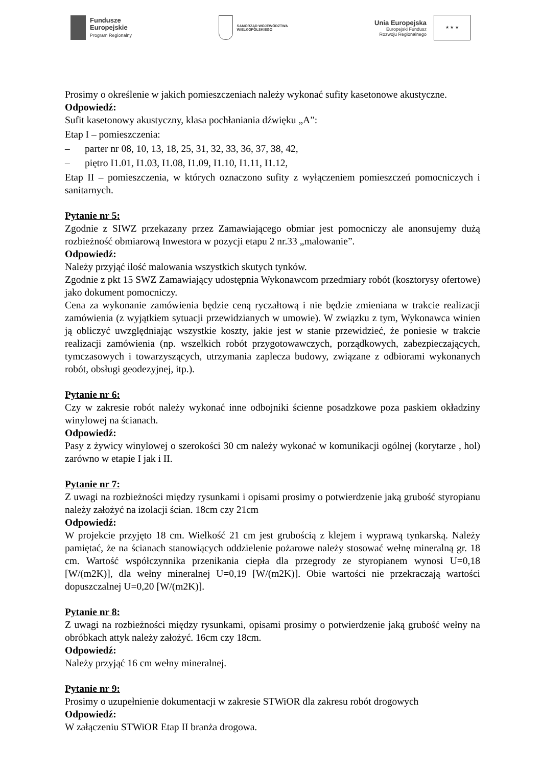Fundusze
Europejskie
Program Regionalny
SAMORZĄD WOJEWÓDZTWA
WIELKOPOLSKIEGO
Unia Europejska
Europejski Fundusz
Rozwoju Regionalnego
★ ★ ★
Prosimy o określenie w jakich pomieszczeniach należy wykonać sufity kasetonowe akustyczne.
Odpowiedź:
Sufit kasetonowy akustyczny, klasa pochłaniania dźwięku „A”:
Etap I – pomieszczenia:
– parter nr 08, 10, 13, 18, 25, 31, 32, 33, 36, 37, 38, 42,
– piętro I1.01, I1.03, I1.08, I1.09, I1.10, I1.11, I1.12,
Etap II – pomieszczenia, w których oznaczono sufity z wyłączeniem pomieszczeń pomocniczych i sanitarnych.
Pytanie nr 5:
Zgodnie z SIWZ przekazany przez Zamawiającego obmiar jest pomocniczy ale anonsujemy dużą rozbieżność obmiarową Inwestora w pozycji etapu 2 nr.33 „malowanie”.
Odpowiedź:
Należy przyjąć ilość malowania wszystkich skutych tynków.
Zgodnie z pkt 15 SWZ Zamawiający udostępnia Wykonawcom przedmiary robót (kosztorysy ofertowe) jako dokument pomocniczy.
Cena za wykonanie zamówienia będzie ceną ryczałtową i nie będzie zmieniana w trakcie realizacji zamówienia (z wyjątkiem sytuacji przewidzianych w umowie). W związku z tym, Wykonawca winien ją obliczyć uwzględniając wszystkie koszty, jakie jest w stanie przewidzieć, że poniesie w trakcie realizacji zamówienia (np. wszelkich robót przygotowawczych, porządkowych, zabezpieczających, tymczasowych i towarzyszących, utrzymania zaplecza budowy, związane z odbiorami wykonanych robót, obsługi geodezyjnej, itp.).
Pytanie nr 6:
Czy w zakresie robót należy wykonać inne odbojniki ścienne posadzkowe poza paskiem okładziny winylowej na ścianach.
Odpowiedź:
Pasy z żywicy winylowej o szerokości 30 cm należy wykonać w komunikacji ogólnej (korytarze , hol) zarówno w etapie I jak i II.
Pytanie nr 7:
Z uwagi na rozbieżności między rysunkami i opisami prosimy o potwierdzenie jaką grubość styropianu należy założyć na izolacji ścian. 18cm czy 21cm
Odpowiedź:
W projekcie przyjęto 18 cm. Wielkość 21 cm jest grubością z klejem i wyprawą tynkarską. Należy pamiętać, że na ścianach stanowiących oddzielenie pożarowe należy stosować wełnę mineralną gr. 18 cm. Wartość współczynnika przenikania ciepła dla przegrody ze styropianem wynosi U=0,18 [W/(m2K)], dla wełny mineralnej U=0,19 [W/(m2K)]. Obie wartości nie przekraczają wartości dopuszczalnej U=0,20 [W/(m2K)].
Pytanie nr 8:
Z uwagi na rozbieżności między rysunkami, opisami prosimy o potwierdzenie jaką grubość wełny na obróbkach attyk należy założyć. 16cm czy 18cm.
Odpowiedź:
Należy przyjąć 16 cm wełny mineralnej.
Pytanie nr 9:
Prosimy o uzupełnienie dokumentacji w zakresie STWiOR dla zakresu robót drogowych
Odpowiedź:
W załączeniu STWiOR Etap II branża drogowa.